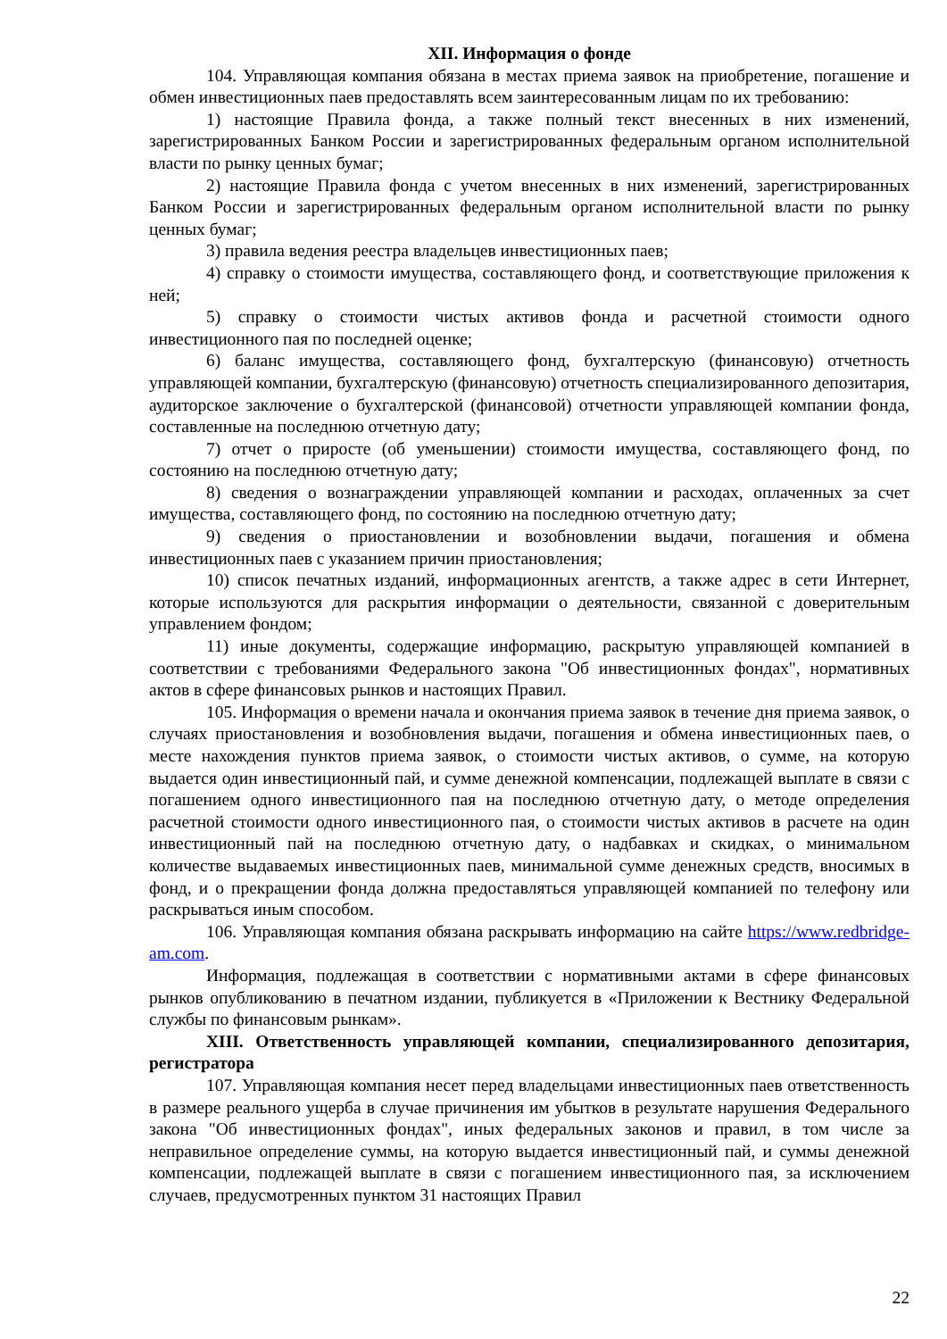XII. Информация о фонде
104. Управляющая компания обязана в местах приема заявок на приобретение, погашение и обмен инвестиционных паев предоставлять всем заинтересованным лицам по их требованию:
1) настоящие Правила фонда, а также полный текст внесенных в них изменений, зарегистрированных Банком России и зарегистрированных федеральным органом исполнительной власти по рынку ценных бумаг;
2) настоящие Правила фонда с учетом внесенных в них изменений, зарегистрированных Банком России и зарегистрированных федеральным органом исполнительной власти по рынку ценных бумаг;
3) правила ведения реестра владельцев инвестиционных паев;
4) справку о стоимости имущества, составляющего фонд, и соответствующие приложения к ней;
5) справку о стоимости чистых активов фонда и расчетной стоимости одного инвестиционного пая по последней оценке;
6) баланс имущества, составляющего фонд, бухгалтерскую (финансовую) отчетность управляющей компании, бухгалтерскую (финансовую) отчетность специализированного депозитария, аудиторское заключение о бухгалтерской (финансовой) отчетности управляющей компании фонда, составленные на последнюю отчетную дату;
7) отчет о приросте (об уменьшении) стоимости имущества, составляющего фонд, по состоянию на последнюю отчетную дату;
8) сведения о вознаграждении управляющей компании и расходах, оплаченных за счет имущества, составляющего фонд, по состоянию на последнюю отчетную дату;
9) сведения о приостановлении и возобновлении выдачи, погашения и обмена инвестиционных паев с указанием причин приостановления;
10) список печатных изданий, информационных агентств, а также адрес в сети Интернет, которые используются для раскрытия информации о деятельности, связанной с доверительным управлением фондом;
11) иные документы, содержащие информацию, раскрытую управляющей компанией в соответствии с требованиями Федерального закона "Об инвестиционных фондах", нормативных актов в сфере финансовых рынков и настоящих Правил.
105. Информация о времени начала и окончания приема заявок в течение дня приема заявок, о случаях приостановления и возобновления выдачи, погашения и обмена инвестиционных паев, о месте нахождения пунктов приема заявок, о стоимости чистых активов, о сумме, на которую выдается один инвестиционный пай, и сумме денежной компенсации, подлежащей выплате в связи с погашением одного инвестиционного пая на последнюю отчетную дату, о методе определения расчетной стоимости одного инвестиционного пая, о стоимости чистых активов в расчете на один инвестиционный пай на последнюю отчетную дату, о надбавках и скидках, о минимальном количестве выдаваемых инвестиционных паев, минимальной сумме денежных средств, вносимых в фонд, и о прекращении фонда должна предоставляться управляющей компанией по телефону или раскрываться иным способом.
106. Управляющая компания обязана раскрывать информацию на сайте https://www.redbridge-am.com.
Информация, подлежащая в соответствии с нормативными актами в сфере финансовых рынков опубликованию в печатном издании, публикуется в «Приложении к Вестнику Федеральной службы по финансовым рынкам».
XIII. Ответственность управляющей компании, специализированного депозитария, регистратора
107. Управляющая компания несет перед владельцами инвестиционных паев ответственность в размере реального ущерба в случае причинения им убытков в результате нарушения Федерального закона "Об инвестиционных фондах", иных федеральных законов и правил, в том числе за неправильное определение суммы, на которую выдается инвестиционный пай, и суммы денежной компенсации, подлежащей выплате в связи с погашением инвестиционного пая, за исключением случаев, предусмотренных пунктом 31 настоящих Правил
22